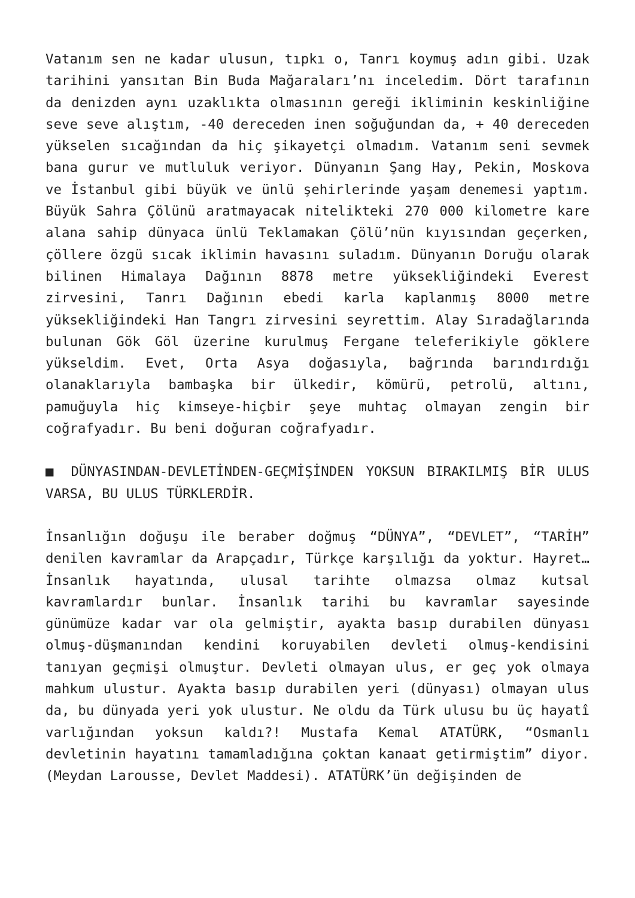Vatanım sen ne kadar ulusun, tıpkı o, Tanrı koymuş adın gibi. Uzak tarihini yansıtan Bin Buda Mağaraları’nı inceledim. Dört tarafının da denizden aynı uzaklıkta olmasının gereği ikliminin keskinliğine seve seve alıştım, -40 dereceden inen soğuğundan da, + 40 dereceden yükselen sıcağından da hiç şikayetçi olmadım. Vatanım seni sevmek bana gurur ve mutluluk veriyor. Dünyanın Şang Hay, Pekin, Moskova ve İstanbul gibi büyük ve ünlü şehirlerinde yaşam denemesi yaptım. Büyük Sahra Çölünü aratmayacak nitelikteki 270 000 kilometre kare alana sahip dünyaca ünlü Teklamakan Çölü’nün kıyısından geçerken, çöllere özgü sıcak iklimin havasını suladım. Dünyanın Doruğu olarak bilinen Himalaya Dağının 8878 metre yüksekliğindeki Everest zirvesini, Tanrı Dağının ebedi karla kaplanmış 8000 metre yüksekliğindeki Han Tangrı zirvesini seyrettim. Alay Sıradağlarında bulunan Gök Göl üzerine kurulmuş Fergane teleferikiyle göklere yükseldim. Evet, Orta Asya doğasıyla, bağrında barındırdığı olanaklarıyla bambaşka bir ülkedir, kömürü, petrolü, altını, pamuğuyla hiç kimseye-hiçbir şeye muhtaç olmayan zengin bir coğrafyadır. Bu beni doğuran coğrafyadır.
■ DÜNYASINDAN-DEVLETİNDEN-GEÇMİŞİNDEN YOKSUN BIRAKILMIŞ BİR ULUS VARSA, BU ULUS TÜRKLERDİR.
İnsanlığın doğuşu ile beraber doğmuş “DÜNYA”, “DEVLET”, “TARİH” denilen kavramlar da Arapçadır, Türkçe karşılığı da yoktur. Hayret… İnsanlık hayatında, ulusal tarihte olmazsa olmaz kutsal kavramlardır bunlar. İnsanlık tarihi bu kavramlar sayesinde günümüze kadar var ola gelmiştir, ayakta basıp durabilen dünyası olmuş-düşmanından kendini koruyabilen devleti olmuş-kendisini tanıyan geçmişi olmuştur. Devleti olmayan ulus, er geç yok olmaya mahkum ulustur. Ayakta basıp durabilen yeri (dünyası) olmayan ulus da, bu dünyada yeri yok ulustur. Ne oldu da Türk ulusu bu üç hayatî varlığından yoksun kaldı?! Mustafa Kemal ATATÜRK, “Osmanlı devletinin hayatını tamamladığına çoktan kanaat getirmiştim” diyor. (Meydan Larousse, Devlet Maddesi). ATATÜRK’ün değişinden de